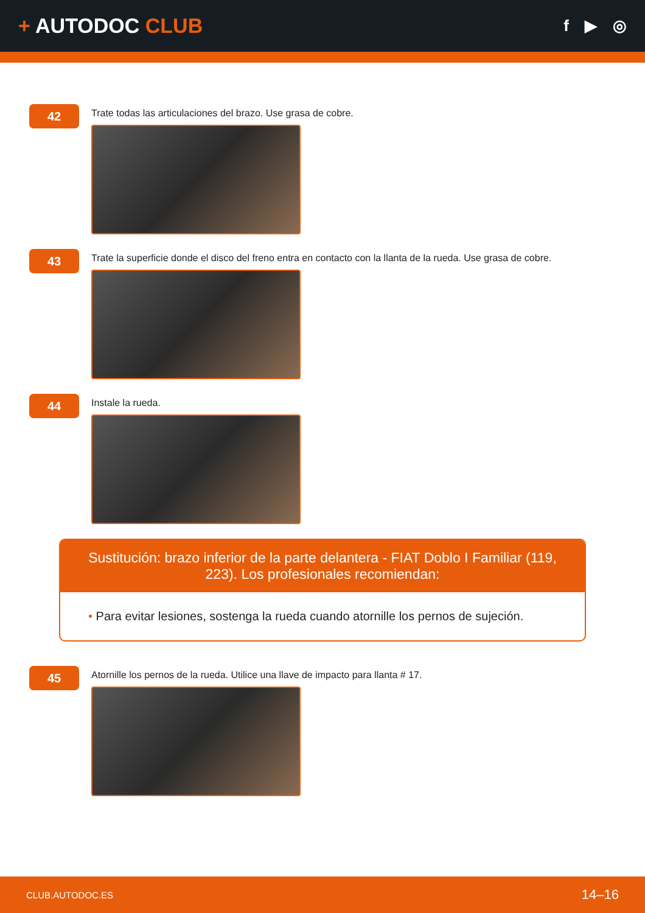+ AUTODOC CLUB
f ▶ ◎
42
Trate todas las articulaciones del brazo. Use grasa de cobre.
43
Trate la superficie donde el disco del freno entra en contacto con la llanta de la rueda. Use grasa de cobre.
44
Instale la rueda.
Sustitución: brazo inferior de la parte delantera - FIAT Doblo I Familiar (119, 223). Los profesionales recomiendan:
• Para evitar lesiones, sostenga la rueda cuando atornille los pernos de sujeción.
45
Atornille los pernos de la rueda. Utilice una llave de impacto para llanta # 17.
CLUB.AUTODOC.ES 14–16